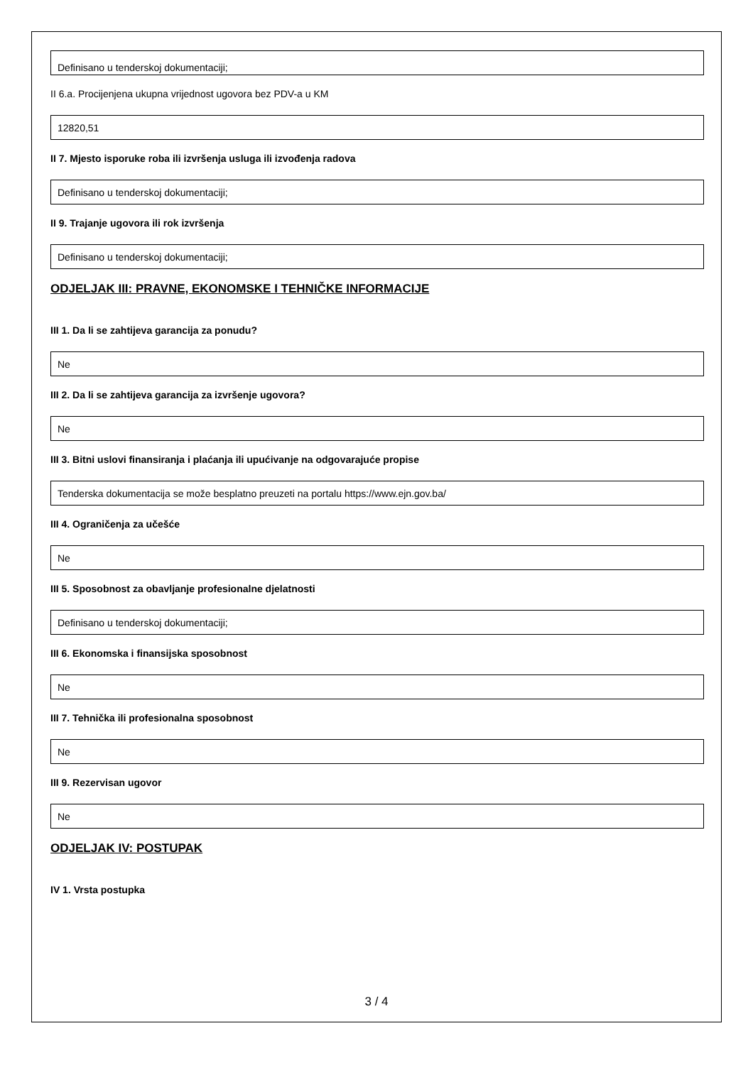Definisano u tenderskoj dokumentaciji;
II 6.a. Procijenjena ukupna vrijednost ugovora bez PDV-a u KM
12820,51
II 7. Mjesto isporuke roba ili izvršenja usluga ili izvođenja radova
Definisano u tenderskoj dokumentaciji;
II 9. Trajanje ugovora ili rok izvršenja
Definisano u tenderskoj dokumentaciji;
ODJELJAK III: PRAVNE, EKONOMSKE I TEHNIČKE INFORMACIJE
III 1. Da li se zahtijeva garancija za ponudu?
Ne
III 2. Da li se zahtijeva garancija za izvršenje ugovora?
Ne
III 3. Bitni uslovi finansiranja i plaćanja ili upućivanje na odgovarajuće propise
Tenderska dokumentacija se može besplatno preuzeti na portalu https://www.ejn.gov.ba/
III 4. Ograničenja za učešće
Ne
III 5. Sposobnost za obavljanje profesionalne djelatnosti
Definisano u tenderskoj dokumentaciji;
III 6. Ekonomska i finansijska sposobnost
Ne
III 7. Tehnička ili profesionalna sposobnost
Ne
III 9. Rezervisan ugovor
Ne
ODJELJAK IV: POSTUPAK
IV 1. Vrsta postupka
3 / 4